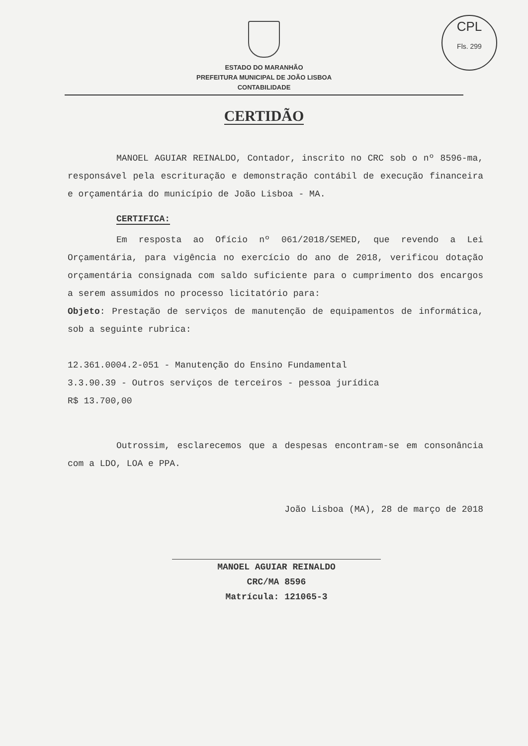CPL
Fls. 299
ESTADO DO MARANHÃO
PREFEITURA MUNICIPAL DE JOÃO LISBOA
CONTABILIDADE
CERTIDÃO
MANOEL AGUIAR REINALDO, Contador, inscrito no CRC sob o nº 8596-ma, responsável pela escrituração e demonstração contábil de execução financeira e orçamentária do município de João Lisboa - MA.
CERTIFICA:
Em resposta ao Ofício nº 061/2018/SEMED, que revendo a Lei Orçamentária, para vigência no exercício do ano de 2018, verificou dotação orçamentária consignada com saldo suficiente para o cumprimento dos encargos a serem assumidos no processo licitatório para:
Objeto: Prestação de serviços de manutenção de equipamentos de informática, sob a seguinte rubrica:
12.361.0004.2-051 - Manutenção do Ensino Fundamental
3.3.90.39 - Outros serviços de terceiros - pessoa jurídica
R$ 13.700,00
Outrossim, esclarecemos que a despesas encontram-se em consonância com a LDO, LOA e PPA.
João Lisboa (MA), 28 de março de 2018
MANOEL AGUIAR REINALDO
CRC/MA 8596
Matrícula: 121065-3